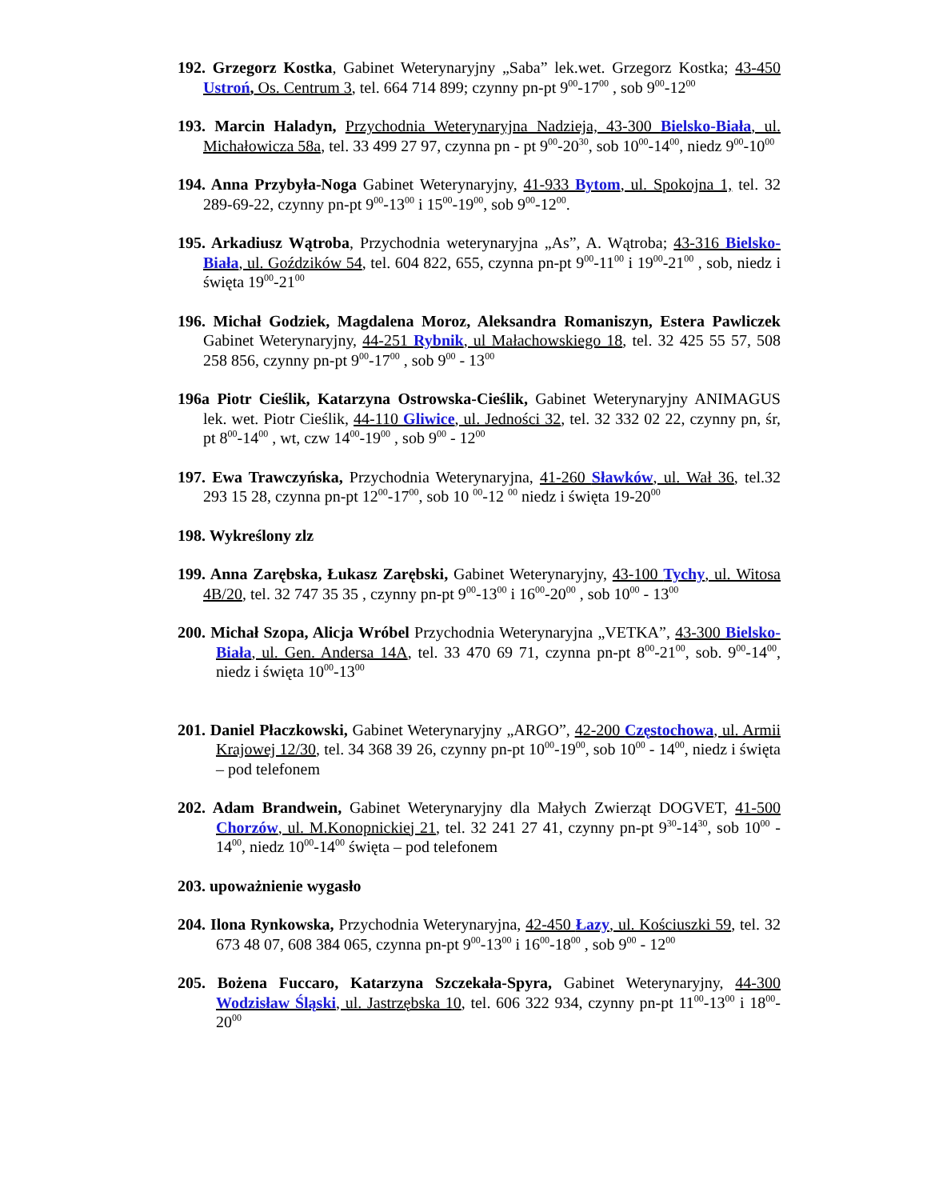192. Grzegorz Kostka, Gabinet Weterynaryjny „Saba” lek.wet. Grzegorz Kostka; 43-450 Ustroń, Os. Centrum 3, tel. 664 714 899; czynny pn-pt 9<sup>00</sup>-17<sup>00</sup> , sob 9<sup>00</sup>-12<sup>00</sup>
193. Marcin Haladyn, Przychodnia Weterynaryjna Nadzieja, 43-300 Bielsko-Biała, ul. Michałowicza 58a, tel. 33 499 27 97, czynna pn - pt 9<sup>00</sup>-20<sup>30</sup>, sob 10<sup>00</sup>-14<sup>00</sup>, niedz 9<sup>00</sup>-10<sup>00</sup>
194. Anna Przybyła-Noga Gabinet Weterynaryjny, 41-933 Bytom, ul. Spokojna 1, tel. 32 289-69-22, czynny pn-pt 9<sup>00</sup>-13<sup>00</sup> i 15<sup>00</sup>-19<sup>00</sup>, sob 9<sup>00</sup>-12<sup>00</sup>.
195. Arkadiusz Wątroba, Przychodnia weterynaryjna „As”, A. Wątroba; 43-316 Bielsko-Biała, ul. Goździków 54, tel. 604 822, 655, czynna pn-pt 9<sup>00</sup>-11<sup>00</sup> i 19<sup>00</sup>-21<sup>00</sup> , sob, niedz i święta 19<sup>00</sup>-21<sup>00</sup>
196. Michał Godziek, Magdalena Moroz, Aleksandra Romaniszyn, Estera Pawliczek Gabinet Weterynaryjny, 44-251 Rybnik, ul Małachowskiego 18, tel. 32 425 55 57, 508 258 856, czynny pn-pt 9<sup>00</sup>-17<sup>00</sup> , sob 9<sup>00</sup> - 13<sup>00</sup>
196a Piotr Cieślik, Katarzyna Ostrowska-Cieślik, Gabinet Weterynaryjny ANIMAGUS lek. wet. Piotr Cieślik, 44-110 Gliwice, ul. Jedności 32, tel. 32 332 02 22, czynny pn, śr, pt 8<sup>00</sup>-14<sup>00</sup> , wt, czw 14<sup>00</sup>-19<sup>00</sup> , sob 9<sup>00</sup> - 12<sup>00</sup>
197. Ewa Trawczyńska, Przychodnia Weterynaryjna, 41-260 Sławków, ul. Wał 36, tel.32 293 15 28, czynna pn-pt 12<sup>00</sup>-17<sup>00</sup>, sob 10 <sup>00</sup>-12 <sup>00</sup> niedz i święta 19-20<sup>00</sup>
198. Wykreślony zlz
199. Anna Zarębska, Łukasz Zarębski, Gabinet Weterynaryjny, 43-100 Tychy, ul. Witosa 4B/20, tel. 32 747 35 35 , czynny pn-pt 9<sup>00</sup>-13<sup>00</sup> i 16<sup>00</sup>-20<sup>00</sup> , sob 10<sup>00</sup> - 13<sup>00</sup>
200. Michał Szopa, Alicja Wróbel Przychodnia Weterynaryjna „VETKA”, 43-300 Bielsko-Biała, ul. Gen. Andersa 14A, tel. 33 470 69 71, czynna pn-pt 8<sup>00</sup>-21<sup>00</sup>, sob. 9<sup>00</sup>-14<sup>00</sup>, niedz i święta 10<sup>00</sup>-13<sup>00</sup>
201. Daniel Płaczkowski, Gabinet Weterynaryjny „ARGO”, 42-200 Częstochowa, ul. Armii Krajowej 12/30, tel. 34 368 39 26, czynny pn-pt 10<sup>00</sup>-19<sup>00</sup>, sob 10<sup>00</sup> - 14<sup>00</sup>, niedz i święta – pod telefonem
202. Adam Brandwein, Gabinet Weterynaryjny dla Małych Zwierząt DOGVET, 41-500 Chorzów, ul. M.Konopnickiej 21, tel. 32 241 27 41, czynny pn-pt 9<sup>30</sup>-14<sup>30</sup>, sob 10<sup>00</sup> - 14<sup>00</sup>, niedz 10<sup>00</sup>-14<sup>00</sup> święta – pod telefonem
203. upoważnienie wygasło
204. Ilona Rynkowska, Przychodnia Weterynaryjna, 42-450 Łazy, ul. Kościuszki 59, tel. 32 673 48 07, 608 384 065, czynna pn-pt 9<sup>00</sup>-13<sup>00</sup> i 16<sup>00</sup>-18<sup>00</sup> , sob 9<sup>00</sup> - 12<sup>00</sup>
205. Bożena Fuccaro, Katarzyna Szczekała-Spyra, Gabinet Weterynaryjny, 44-300 Wodzisław Śląski, ul. Jastrzębska 10, tel. 606 322 934, czynny pn-pt 11<sup>00</sup>-13<sup>00</sup> i 18<sup>00</sup>-20<sup>00</sup>